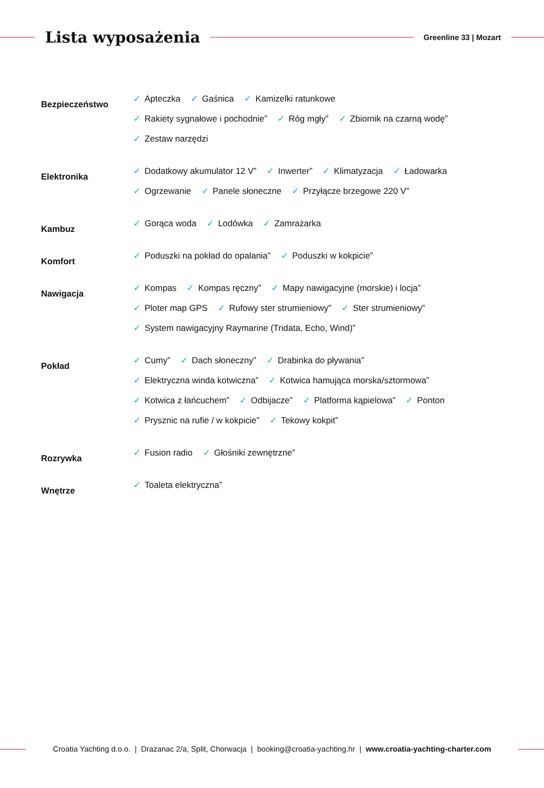Lista wyposażenia
Greenline 33 | Mozart
Bezpieczeństwo
✓ Apteczka ✓ Gaśnica ✓ Kamizelki ratunkowe
✓ Rakiety sygnałowe i pochodnie” ✓ Róg mgły” ✓ Zbiornik na czarną wodę”
✓ Zestaw narzędzi
Elektronika
✓ Dodatkowy akumulator 12 V” ✓ Inwerter” ✓ Klimatyzacja ✓ Ładowarka
✓ Ogrzewanie ✓ Panele słoneczne ✓ Przyłącze brzegowe 220 V”
Kambuz
✓ Gorąca woda ✓ Lodówka ✓ Zamrażarka
Komfort
✓ Poduszki na pokład do opalania” ✓ Poduszki w kokpicie”
Nawigacja
✓ Kompas ✓ Kompas ręczny” ✓ Mapy nawigacyjne (morskie) i locja”
✓ Ploter map GPS ✓ Rufowy ster strumieniowy” ✓ Ster strumieniowy”
✓ System nawigacyjny Raymarine (Tridata, Echo, Wind)”
Pokład
✓ Cumy” ✓ Dach słoneczny” ✓ Drabinka do pływania”
✓ Elektryczna winda kotwiczna” ✓ Kotwica hamująca morska/sztormowa”
✓ Kotwica z łańcuchem” ✓ Odbijacze” ✓ Platforma kąpielowa” ✓ Ponton
✓ Prysznic na rufie / w kokpicie” ✓ Tekowy kokpit”
Rozrywka
✓ Fusion radio ✓ Głośniki zewnętrzne”
Wnętrze
✓ Toaleta elektryczna”
Croatia Yachting d.o.o. | Drazanac 2/a, Split, Chorwacja | booking@croatia-yachting.hr | www.croatia-yachting-charter.com